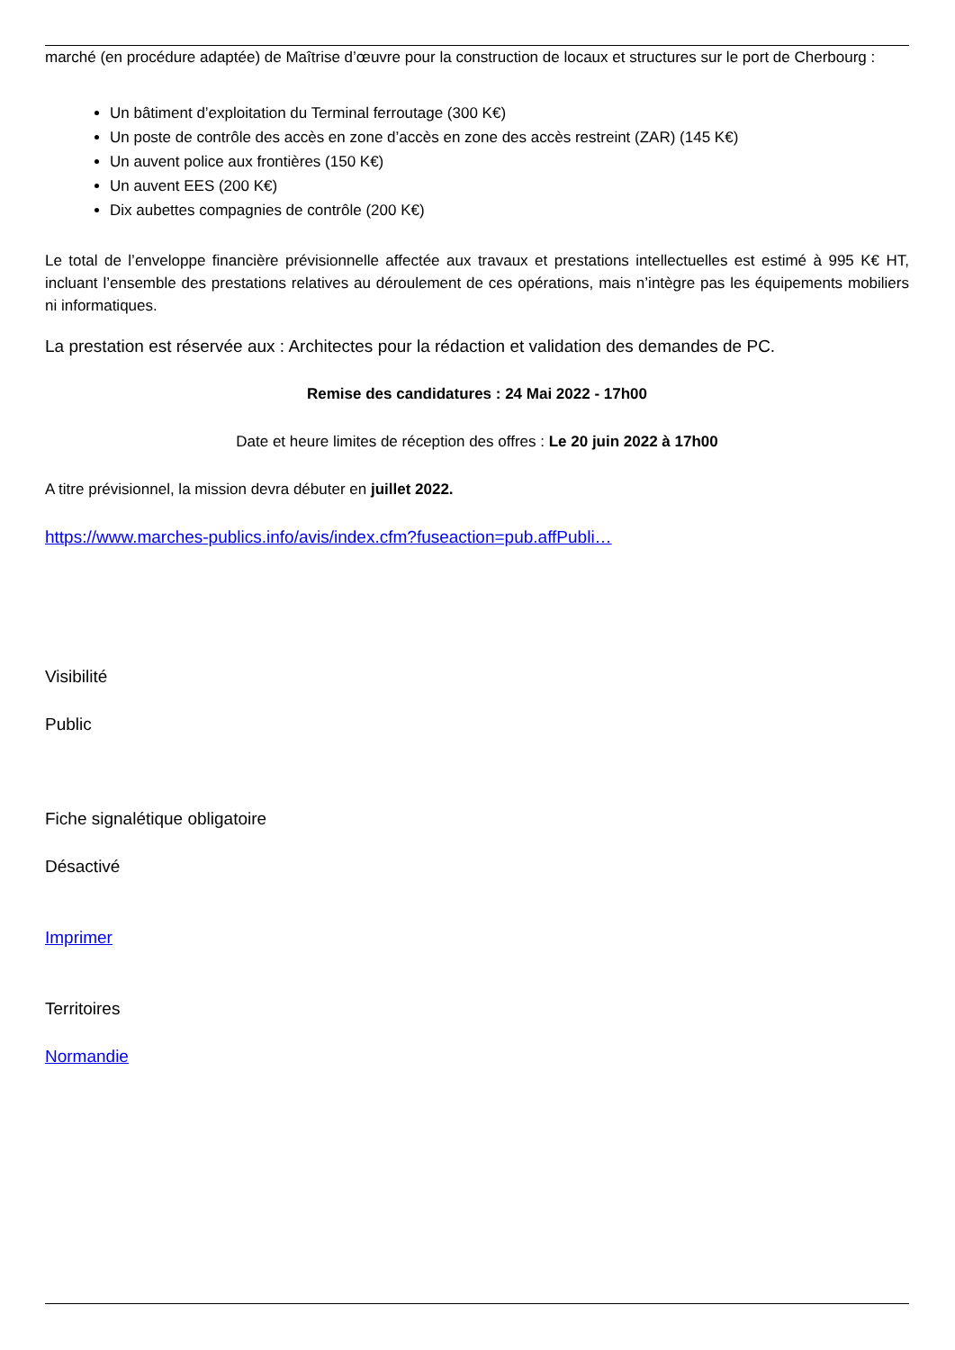marché (en procédure adaptée) de Maîtrise d’œuvre pour la construction de locaux et structures sur le port de Cherbourg :
Un bâtiment d’exploitation du Terminal ferroutage (300 K€)
Un poste de contrôle des accès en zone d’accès en zone des accès restreint (ZAR) (145 K€)
Un auvent police aux frontières (150 K€)
Un auvent EES (200 K€)
Dix aubettes compagnies de contrôle (200 K€)
Le total de l’enveloppe financière prévisionnelle affectée aux travaux et prestations intellectuelles est estimé à 995 K€ HT, incluant l’ensemble des prestations relatives au déroulement de ces opérations, mais n’intègre pas les équipements mobiliers ni informatiques.
La prestation est réservée aux : Architectes pour la rédaction et validation des demandes de PC.
Remise des candidatures : 24 Mai 2022 - 17h00
Date et heure limites de réception des offres : Le 20 juin 2022 à 17h00
A titre prévisionnel, la mission devra débuter en juillet 2022.
https://www.marches-publics.info/avis/index.cfm?fuseaction=pub.affPubli…
Visibilité
Public
Fiche signalétique obligatoire
Désactivé
Imprimer
Territoires
Normandie